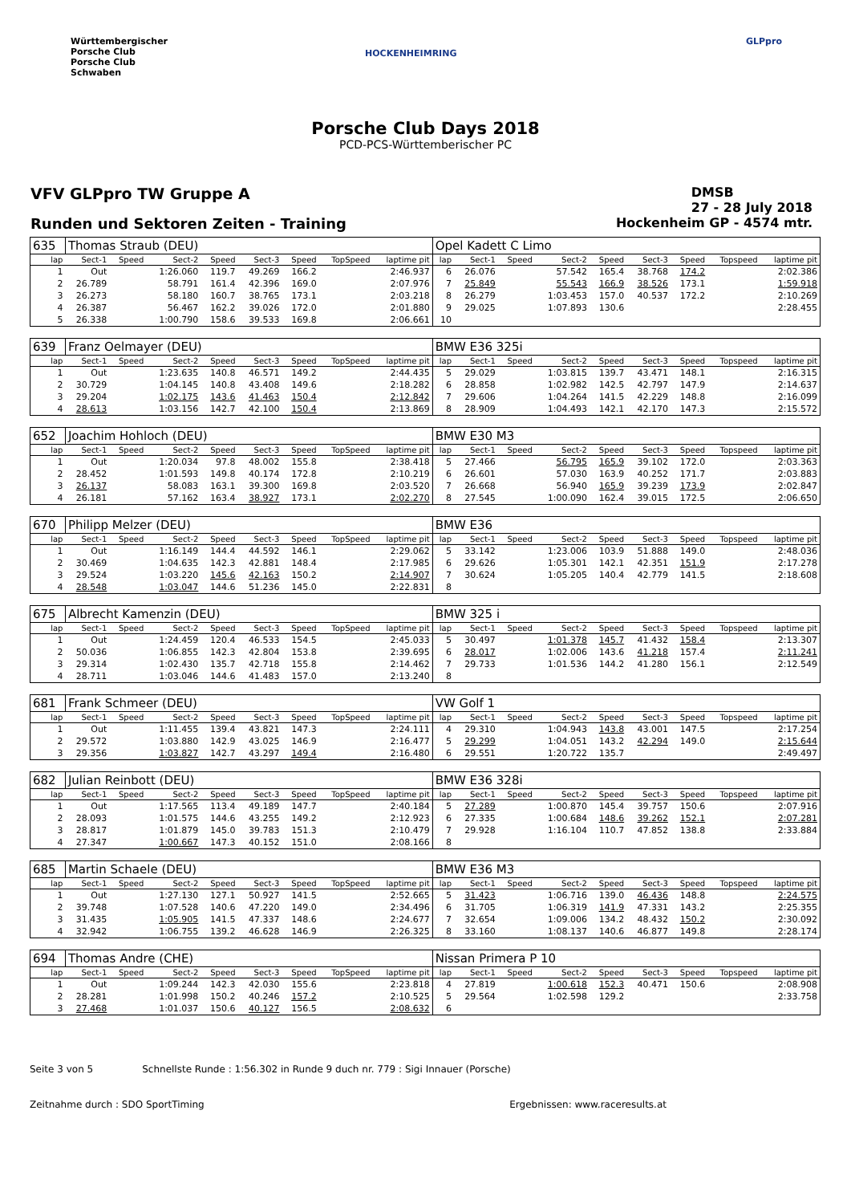Württembergischer
Porsche Club
Porsche Club
Schwaben
HOCKENHEIMRING
GLPpro
Porsche Club Days 2018
PCD-PCS-Württemberischer PC
VFV GLPpro TW Gruppe A
DMSB
27 - 28 July 2018
Runden und Sektoren Zeiten - Training
Hockenheim GP - 4574 mtr.
| 635 | Thomas Straub (DEU) | | | | | | | | Opel Kadett C Limo | | | | | | | | |
| lap | Sect-1 | Speed | Sect-2 | Speed | Sect-3 | Speed | TopSpeed | laptime pit | lap | Sect-1 | Speed | Sect-2 | Speed | Sect-3 | Speed | Topspeed | laptime pit |
| 1 | Out | | 1:26.060 | 119.7 | 49.269 | 166.2 | | 2:46.937 | 6 | 26.076 | | 57.542 | 165.4 | 38.768 | 174.2 | | 2:02.386 |
| 2 | 26.789 | | 58.791 | 161.4 | 42.396 | 169.0 | | 2:07.976 | 7 | 25.849 | | 55.543 | 166.9 | 38.526 | 173.1 | | 1:59.918 |
| 3 | 26.273 | | 58.180 | 160.7 | 38.765 | 173.1 | | 2:03.218 | 8 | 26.279 | | 1:03.453 | 157.0 | 40.537 | 172.2 | | 2:10.269 |
| 4 | 26.387 | | 56.467 | 162.2 | 39.026 | 172.0 | | 2:01.880 | 9 | 29.025 | | 1:07.893 | 130.6 | | | | 2:28.455 |
| 5 | 26.338 | | 1:00.790 | 158.6 | 39.533 | 169.8 | | 2:06.661 | 10 | | | | | | | | |
| 639 | Franz Oelmayer (DEU) | | | | | | | | BMW E36 325i | | | | | | | | |
| lap | Sect-1 | Speed | Sect-2 | Speed | Sect-3 | Speed | TopSpeed | laptime pit | lap | Sect-1 | Speed | Sect-2 | Speed | Sect-3 | Speed | Topspeed | laptime pit |
| 1 | Out | | 1:23.635 | 140.8 | 46.571 | 149.2 | | 2:44.435 | 5 | 29.029 | | 1:03.815 | 139.7 | 43.471 | 148.1 | | 2:16.315 |
| 2 | 30.729 | | 1:04.145 | 140.8 | 43.408 | 149.6 | | 2:18.282 | 6 | 28.858 | | 1:02.982 | 142.5 | 42.797 | 147.9 | | 2:14.637 |
| 3 | 29.204 | | 1:02.175 | 143.6 | 41.463 | 150.4 | | 2:12.842 | 7 | 29.606 | | 1:04.264 | 141.5 | 42.229 | 148.8 | | 2:16.099 |
| 4 | 28.613 | | 1:03.156 | 142.7 | 42.100 | 150.4 | | 2:13.869 | 8 | 28.909 | | 1:04.493 | 142.1 | 42.170 | 147.3 | | 2:15.572 |
| 652 | Joachim Hohloch (DEU) | | | | | | | | BMW E30 M3 | | | | | | | | |
| lap | Sect-1 | Speed | Sect-2 | Speed | Sect-3 | Speed | TopSpeed | laptime pit | lap | Sect-1 | Speed | Sect-2 | Speed | Sect-3 | Speed | Topspeed | laptime pit |
| 1 | Out | | 1:20.034 | 97.8 | 48.002 | 155.8 | | 2:38.418 | 5 | 27.466 | | 56.795 | 165.9 | 39.102 | 172.0 | | 2:03.363 |
| 2 | 28.452 | | 1:01.593 | 149.8 | 40.174 | 172.8 | | 2:10.219 | 6 | 26.601 | | 57.030 | 163.9 | 40.252 | 171.7 | | 2:03.883 |
| 3 | 26.137 | | 58.083 | 163.1 | 39.300 | 169.8 | | 2:03.520 | 7 | 26.668 | | 56.940 | 165.9 | 39.239 | 173.9 | | 2:02.847 |
| 4 | 26.181 | | 57.162 | 163.4 | 38.927 | 173.1 | | 2:02.270 | 8 | 27.545 | | 1:00.090 | 162.4 | 39.015 | 172.5 | | 2:06.650 |
| 670 | Philipp Melzer (DEU) | | | | | | | | BMW E36 | | | | | | | | |
| lap | Sect-1 | Speed | Sect-2 | Speed | Sect-3 | Speed | TopSpeed | laptime pit | lap | Sect-1 | Speed | Sect-2 | Speed | Sect-3 | Speed | Topspeed | laptime pit |
| 1 | Out | | 1:16.149 | 144.4 | 44.592 | 146.1 | | 2:29.062 | 5 | 33.142 | | 1:23.006 | 103.9 | 51.888 | 149.0 | | 2:48.036 |
| 2 | 30.469 | | 1:04.635 | 142.3 | 42.881 | 148.4 | | 2:17.985 | 6 | 29.626 | | 1:05.301 | 142.1 | 42.351 | 151.9 | | 2:17.278 |
| 3 | 29.524 | | 1:03.220 | 145.6 | 42.163 | 150.2 | | 2:14.907 | 7 | 30.624 | | 1:05.205 | 140.4 | 42.779 | 141.5 | | 2:18.608 |
| 4 | 28.548 | | 1:03.047 | 144.6 | 51.236 | 145.0 | | 2:22.831 | 8 | | | | | | | | |
| 675 | Albrecht Kamenzin (DEU) | | | | | | | | BMW 325 i | | | | | | | | |
| lap | Sect-1 | Speed | Sect-2 | Speed | Sect-3 | Speed | TopSpeed | laptime pit | lap | Sect-1 | Speed | Sect-2 | Speed | Sect-3 | Speed | Topspeed | laptime pit |
| 1 | Out | | 1:24.459 | 120.4 | 46.533 | 154.5 | | 2:45.033 | 5 | 30.497 | | 1:01.378 | 145.7 | 41.432 | 158.4 | | 2:13.307 |
| 2 | 50.036 | | 1:06.855 | 142.3 | 42.804 | 153.8 | | 2:39.695 | 6 | 28.017 | | 1:02.006 | 143.6 | 41.218 | 157.4 | | 2:11.241 |
| 3 | 29.314 | | 1:02.430 | 135.7 | 42.718 | 155.8 | | 2:14.462 | 7 | 29.733 | | 1:01.536 | 144.2 | 41.280 | 156.1 | | 2:12.549 |
| 4 | 28.711 | | 1:03.046 | 144.6 | 41.483 | 157.0 | | 2:13.240 | 8 | | | | | | | | |
| 681 | Frank Schmeer (DEU) | | | | | | | | VW Golf 1 | | | | | | | | |
| lap | Sect-1 | Speed | Sect-2 | Speed | Sect-3 | Speed | TopSpeed | laptime pit | lap | Sect-1 | Speed | Sect-2 | Speed | Sect-3 | Speed | Topspeed | laptime pit |
| 1 | Out | | 1:11.455 | 139.4 | 43.821 | 147.3 | | 2:24.111 | 4 | 29.310 | | 1:04.943 | 143.8 | 43.001 | 147.5 | | 2:17.254 |
| 2 | 29.572 | | 1:03.880 | 142.9 | 43.025 | 146.9 | | 2:16.477 | 5 | 29.299 | | 1:04.051 | 143.2 | 42.294 | 149.0 | | 2:15.644 |
| 3 | 29.356 | | 1:03.827 | 142.7 | 43.297 | 149.4 | | 2:16.480 | 6 | 29.551 | | 1:20.722 | 135.7 | | | | 2:49.497 |
| 682 | Julian Reinbott (DEU) | | | | | | | | BMW E36 328i | | | | | | | | |
| lap | Sect-1 | Speed | Sect-2 | Speed | Sect-3 | Speed | TopSpeed | laptime pit | lap | Sect-1 | Speed | Sect-2 | Speed | Sect-3 | Speed | Topspeed | laptime pit |
| 1 | Out | | 1:17.565 | 113.4 | 49.189 | 147.7 | | 2:40.184 | 5 | 27.289 | | 1:00.870 | 145.4 | 39.757 | 150.6 | | 2:07.916 |
| 2 | 28.093 | | 1:01.575 | 144.6 | 43.255 | 149.2 | | 2:12.923 | 6 | 27.335 | | 1:00.684 | 148.6 | 39.262 | 152.1 | | 2:07.281 |
| 3 | 28.817 | | 1:01.879 | 145.0 | 39.783 | 151.3 | | 2:10.479 | 7 | 29.928 | | 1:16.104 | 110.7 | 47.852 | 138.8 | | 2:33.884 |
| 4 | 27.347 | | 1:00.667 | 147.3 | 40.152 | 151.0 | | 2:08.166 | 8 | | | | | | | | |
| 685 | Martin Schaele (DEU) | | | | | | | | BMW E36 M3 | | | | | | | | |
| lap | Sect-1 | Speed | Sect-2 | Speed | Sect-3 | Speed | TopSpeed | laptime pit | lap | Sect-1 | Speed | Sect-2 | Speed | Sect-3 | Speed | Topspeed | laptime pit |
| 1 | Out | | 1:27.130 | 127.1 | 50.927 | 141.5 | | 2:52.665 | 5 | 31.423 | | 1:06.716 | 139.0 | 46.436 | 148.8 | | 2:24.575 |
| 2 | 39.748 | | 1:07.528 | 140.6 | 47.220 | 149.0 | | 2:34.496 | 6 | 31.705 | | 1:06.319 | 141.9 | 47.331 | 143.2 | | 2:25.355 |
| 3 | 31.435 | | 1:05.905 | 141.5 | 47.337 | 148.6 | | 2:24.677 | 7 | 32.654 | | 1:09.006 | 134.2 | 48.432 | 150.2 | | 2:30.092 |
| 4 | 32.942 | | 1:06.755 | 139.2 | 46.628 | 146.9 | | 2:26.325 | 8 | 33.160 | | 1:08.137 | 140.6 | 46.877 | 149.8 | | 2:28.174 |
| 694 | Thomas Andre (CHE) | | | | | | | | Nissan Primera P 10 | | | | | | | | |
| lap | Sect-1 | Speed | Sect-2 | Speed | Sect-3 | Speed | TopSpeed | laptime pit | lap | Sect-1 | Speed | Sect-2 | Speed | Sect-3 | Speed | Topspeed | laptime pit |
| 1 | Out | | 1:09.244 | 142.3 | 42.030 | 155.6 | | 2:23.818 | 4 | 27.819 | | 1:00.618 | 152.3 | 40.471 | 150.6 | | 2:08.908 |
| 2 | 28.281 | | 1:01.998 | 150.2 | 40.246 | 157.2 | | 2:10.525 | 5 | 29.564 | | 1:02.598 | 129.2 | | | | 2:33.758 |
| 3 | 27.468 | | 1:01.037 | 150.6 | 40.127 | 156.5 | | 2:08.632 | 6 | | | | | | | | |
Seite 3 von 5 Schnellste Runde : 1:56.302 in Runde 9 duch nr. 779 : Sigi Innauer (Porsche)
Zeitnahme durch : SDO SportTiming Ergebnissen: www.raceresults.at